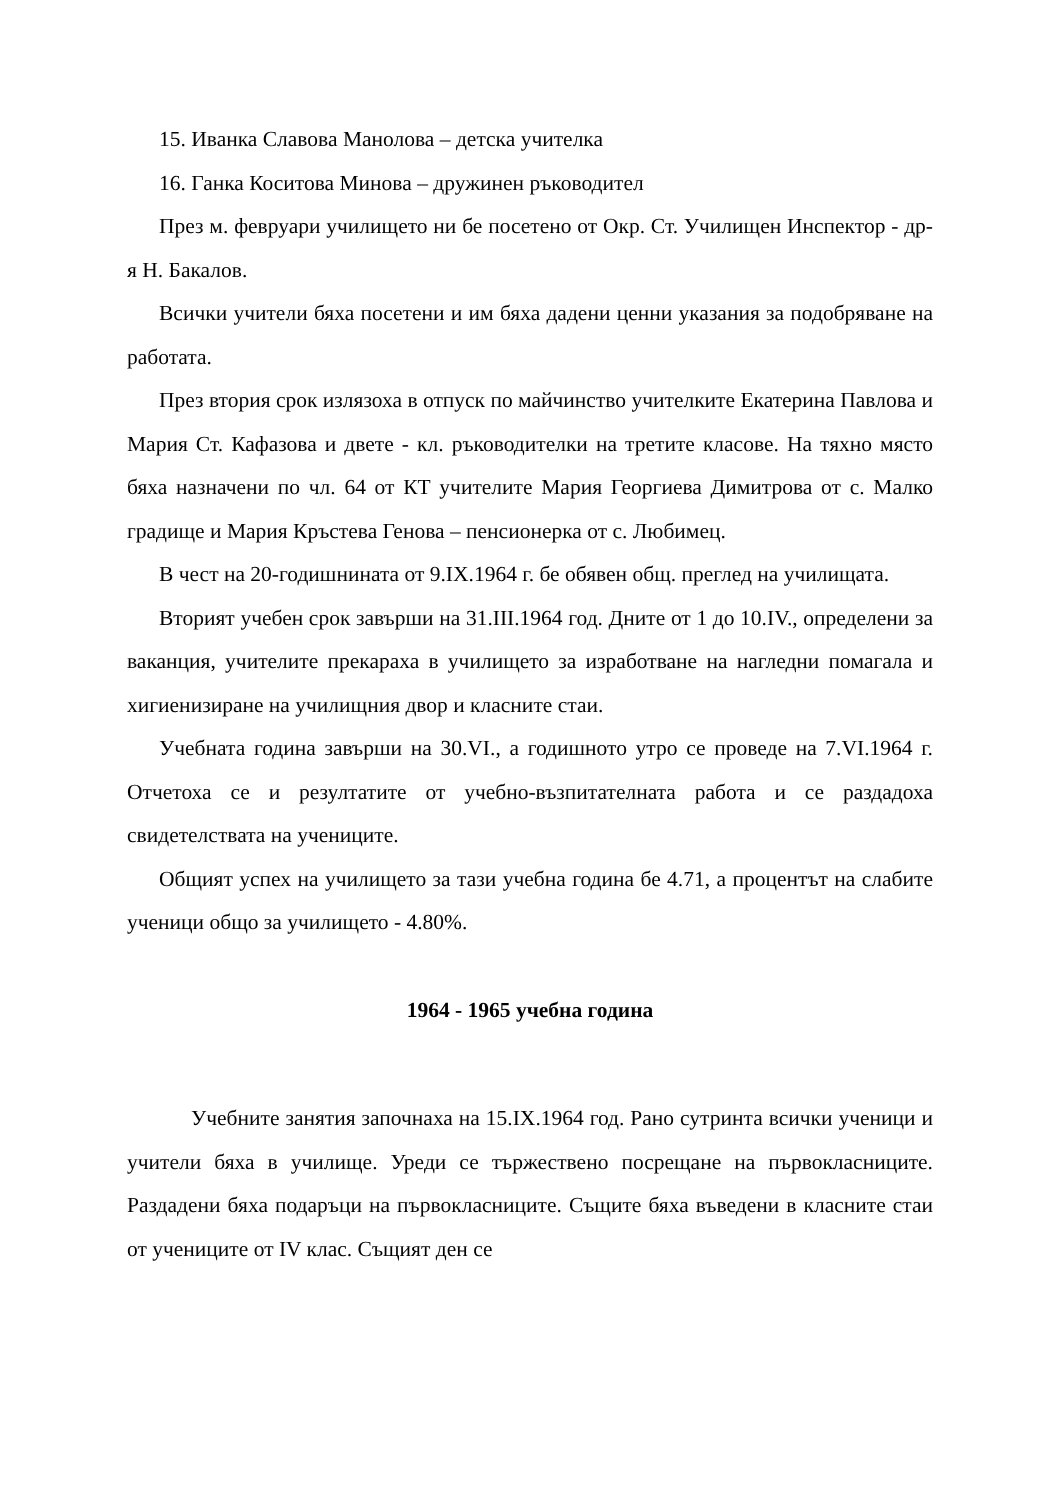15. Иванка Славова Манолова – детска учителка
16. Ганка Коситова Минова – дружинен ръководител
През м. февруари училището ни бе посетено от Окр. Ст. Училищен Инспектор - др-я Н. Бакалов.
Всички учители бяха посетени и им бяха дадени ценни указания за подобряване на работата.
През втория срок излязоха в отпуск по майчинство учителките Екатерина Павлова и Мария Ст. Кафазова и двете - кл. ръководителки на третите класове. На тяхно място бяха назначени по чл. 64 от КТ учителите Мария Георгиева Димитрова от с. Малко градище и Мария Кръстева Генова – пенсионерка от с. Любимец.
В чест на 20-годишнината от 9.IX.1964 г. бе обявен общ. преглед на училищата.
Вторият учебен срок завърши на 31.III.1964 год. Дните от 1 до 10.IV., определени за ваканция, учителите прекараха в училището за изработване на нагледни помагала и хигиенизиране на училищния двор и класните стаи.
Учебната година завърши на 30.VI., а годишното утро се проведе на 7.VI.1964 г. Отчетоха се и резултатите от учебно-възпитателната работа и се раздадоха свидетелствата на учениците.
Общият успех на училището за тази учебна година бе 4.71, а процентът на слабите ученици общо за училището - 4.80%.
1964 - 1965 учебна година
Учебните занятия започнаха на 15.IX.1964 год. Рано сутринта всички ученици и учители бяха в училище. Уреди се тържествено посрещане на първокласниците. Раздадени бяха подаръци на първокласниците. Същите бяха въведени в класните стаи от учениците от IV клас. Същият ден се